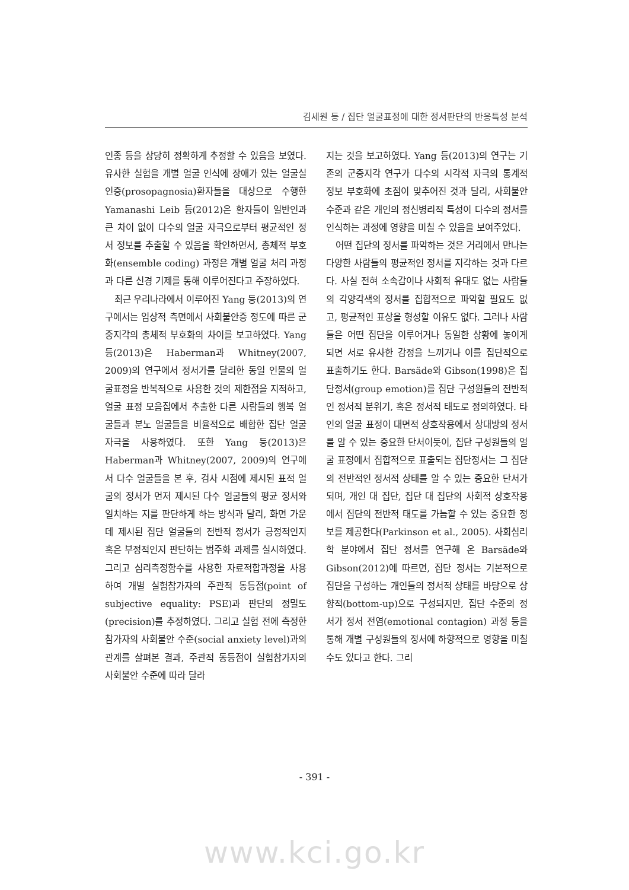김세원 등 / 집단 얼굴표정에 대한 정서판단의 반응특성 분석
인종 등을 상당히 정확하게 추정할 수 있음을 보였다. 유사한 실험을 개별 얼굴 인식에 장애가 있는 얼굴실인증(prosopagnosia)환자들을 대상으로 수행한 Yamanashi Leib 등(2012)은 환자들이 일반인과 큰 차이 없이 다수의 얼굴 자극으로부터 평균적인 정서 정보를 추출할 수 있음을 확인하면서, 총체적 부호화(ensemble coding) 과정은 개별 얼굴 처리 과정과 다른 신경 기제를 통해 이루어진다고 주장하였다.
최근 우리나라에서 이루어진 Yang 등(2013)의 연구에서는 임상적 측면에서 사회불안증 정도에 따른 군중지각의 총체적 부호화의 차이를 보고하였다. Yang 등(2013)은 Haberman과 Whitney(2007, 2009)의 연구에서 정서가를 달리한 동일 인물의 얼굴표정을 반복적으로 사용한 것의 제한점을 지적하고, 얼굴 표정 모음집에서 추출한 다른 사람들의 행복 얼굴들과 분노 얼굴들을 비율적으로 배합한 집단 얼굴 자극을 사용하였다. 또한 Yang 등(2013)은 Haberman과 Whitney(2007, 2009)의 연구에서 다수 얼굴들을 본 후, 검사 시점에 제시된 표적 얼굴의 정서가 먼저 제시된 다수 얼굴들의 평균 정서와 일치하는 지를 판단하게 하는 방식과 달리, 화면 가운데 제시된 집단 얼굴들의 전반적 정서가 긍정적인지 혹은 부정적인지 판단하는 범주화 과제를 실시하였다. 그리고 심리측정함수를 사용한 자료적합과정을 사용하여 개별 실험참가자의 주관적 동등점(point of subjective equality: PSE)과 판단의 정밀도(precision)를 추정하였다. 그리고 실험 전에 측정한 참가자의 사회불안 수준(social anxiety level)과의 관계를 살펴본 결과, 주관적 동등점이 실험참가자의 사회불안 수준에 따라 달라
지는 것을 보고하였다. Yang 등(2013)의 연구는 기존의 군중지각 연구가 다수의 시각적 자극의 통계적 정보 부호화에 초점이 맞추어진 것과 달리, 사회불안수준과 같은 개인의 정신병리적 특성이 다수의 정서를 인식하는 과정에 영향을 미칠 수 있음을 보여주었다.
어떤 집단의 정서를 파악하는 것은 거리에서 만나는 다양한 사람들의 평균적인 정서를 지각하는 것과 다르다. 사실 전혀 소속감이나 사회적 유대도 없는 사람들의 각양각색의 정서를 집합적으로 파악할 필요도 없고, 평균적인 표상을 형성할 이유도 없다. 그러나 사람들은 어떤 집단을 이루어거나 동일한 상황에 놓이게 되면 서로 유사한 감정을 느끼거나 이를 집단적으로 표출하기도 한다. Barsäde와 Gibson(1998)은 집단정서(group emotion)를 집단 구성원들의 전반적인 정서적 분위기, 혹은 정서적 태도로 정의하였다. 타인의 얼굴 표정이 대면적 상호작용에서 상대방의 정서를 알 수 있는 중요한 단서이듯이, 집단 구성원들의 얼굴 표정에서 집합적으로 표출되는 집단정서는 그 집단의 전반적인 정서적 상태를 알 수 있는 중요한 단서가 되며, 개인 대 집단, 집단 대 집단의 사회적 상호작용에서 집단의 전반적 태도를 가늠할 수 있는 중요한 정보를 제공한다(Parkinson et al., 2005). 사회심리학 분야에서 집단 정서를 연구해 온 Barsäde와 Gibson(2012)에 따르면, 집단 정서는 기본적으로 집단을 구성하는 개인들의 정서적 상태를 바탕으로 상향적(bottom-up)으로 구성되지만, 집단 수준의 정서가 정서 전염(emotional contagion) 과정 등을 통해 개별 구성원들의 정서에 하향적으로 영향을 미칠 수도 있다고 한다. 그리
- 391 -
www.kci.go.kr